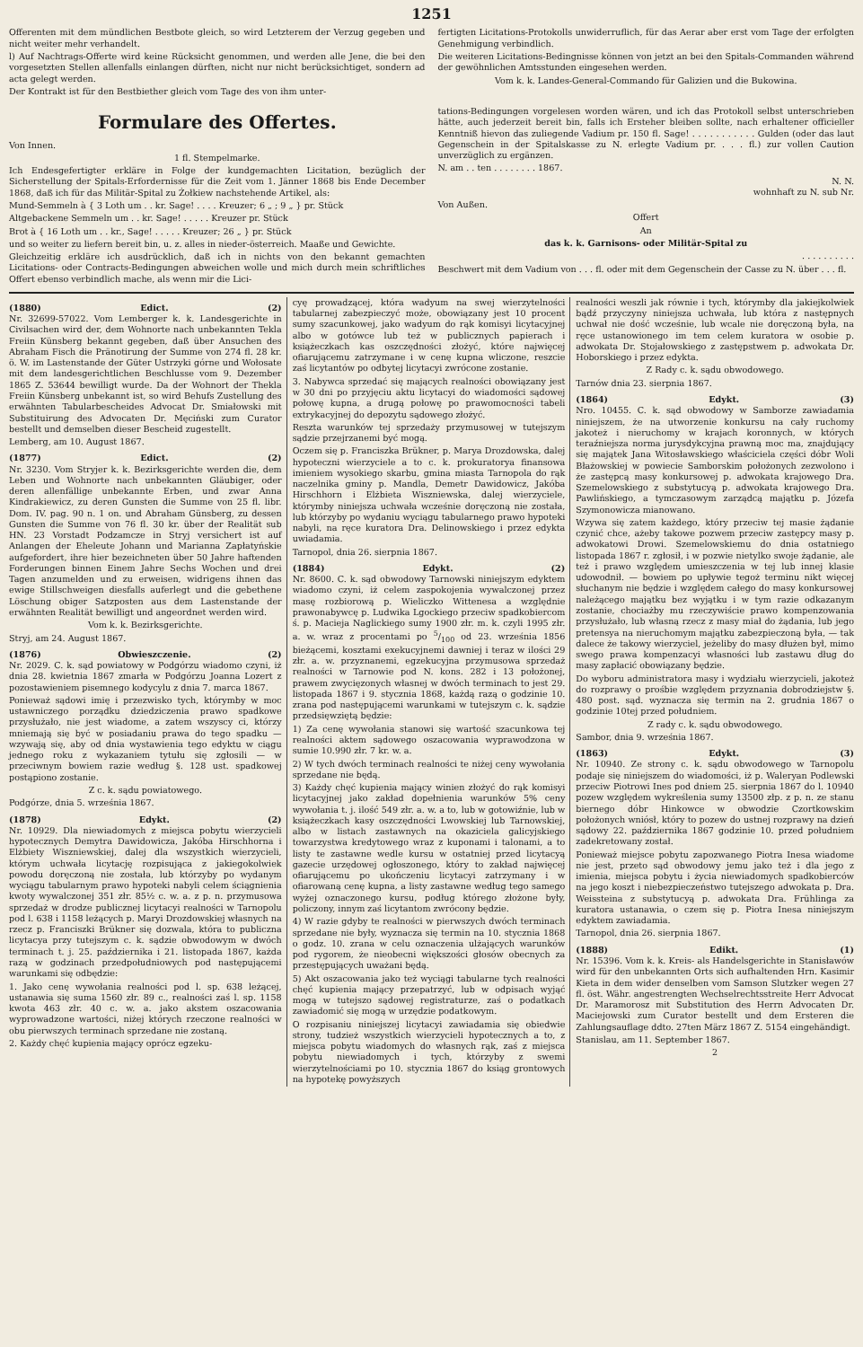1251
Offerenten mit dem mündlichen Bestbote gleich, so wird Letzterem der Verzug gegeben und nicht weiter mehr verhandelt.
l) Auf Nachtrags-Offerte wird keine Rücksicht genommen, und werden alle Jene, die bei den vorgesetzten Stellen allenfalls einlangen dürften, nicht nur nicht berücksichtiget, sondern ad acta gelegt werden.
Der Kontrakt ist für den Bestbiether gleich vom Tage des von ihm unter-
fertigten Licitations-Protokolls unwiderruflich, für das Aerar aber erst vom Tage der erfolgten Genehmigung verbindlich.
Die weiteren Licitations-Bedingnisse können von jetzt an bei den Spitals-Commanden während der gewöhnlichen Amtsstunden eingesehen werden.
Vom k. k. Landes-General-Commando für Galizien und die Bukowina.
Formulare des Offertes.
Von Innen.
1 fl. Stempelmarke.
Ich Endesgefertigter erkläre in Folge der kundgemachten Licitation, bezüglich der Sicherstellung der Spitals-Erfordernisse für die Zeit vom 1. Jänner 1868 bis Ende December 1868, daß ich für das Militär-Spital zu Żołkiew nachstehende Artikel, als:
Mund-Semmeln à { 3 Loth um . . kr. Sage! . . . . Kreuzer; 6 „ ; 9 „ } pr. Stück
Altgebackene Semmeln um . . kr. Sage! . . . . . Kreuzer pr. Stück
Brot à { 16 Loth um . . kr., Sage! . . . . . Kreuzer; 26 „ } pr. Stück
und so weiter zu liefern bereit bin, u. z. alles in nieder-österreich. Maaße und Gewichte.
Gleichzeitig erkläre ich ausdrücklich, daß ich in nichts von den bekannt gemachten Licitations- oder Contracts-Bedingungen abweichen wolle und mich durch mein schriftliches Offert ebenso verbindlich mache, als wenn mir die Lici-
tations-Bedingungen vorgelesen worden wären, und ich das Protokoll selbst unterschrieben hätte, auch jederzeit bereit bin, falls ich Ersteher bleiben sollte, nach erhaltener officieller Kenntniß hievon das zuliegende Vadium pr. 150 fl. Sage! . . . . . . . . . . . Gulden (oder das laut Gegenschein in der Spitalskasse zu N. erlegte Vadium pr. . . . fl.) zur vollen Caution unverzüglich zu ergänzen.
N. am . . ten . . . . . . . . 1867.
N. N.
wohnhaft zu N. sub Nr.
Von Außen.
Offert
An
das k. k. Garnisons- oder Militär-Spital zu
. . . . . . . . . .
Beschwert mit dem Vadium von . . . fl. oder mit dem Gegenschein der Casse zu N. über . . . fl.
(1880) Edict. (2)
Nr. 32699-57022. Vom Lemberger k. k. Landesgerichte in Civilsachen wird der, dem Wohnorte nach unbekannten Tekla Freiin Künsberg bekannt gegeben, daß über Ansuchen des Abraham Fisch die Pränotirung der Summe von 274 fl. 28 kr. ö. W. im Lastenstande der Güter Ustrzyki górne und Wołosate mit dem landesgerichtlichen Beschlusse vom 9. Dezember 1865 Z. 53644 bewilligt wurde. Da der Wohnort der Thekla Freiin Künsberg unbekannt ist, so wird Behufs Zustellung des erwähnten Tabularbescheides Advocat Dr. Smiałowski mit Substituirung des Advocaten Dr. Męciński zum Curator bestellt und demselben dieser Bescheid zugestellt.
Lemberg, am 10. August 1867.
(1877) Edict. (2)
Nr. 3230. Vom Stryjer k. k. Bezirksgerichte werden die, dem Leben und Wohnorte nach unbekannten Gläubiger, oder deren allenfällige unbekannte Erben, und zwar Anna Kindrakiewicz, zu deren Gunsten die Summe von 25 fl. libr. Dom. IV. pag. 90 n. 1 on. und Abraham Günsberg, zu dessen Gunsten die Summe von 76 fl. 30 kr. über der Realität sub HN. 23 Vorstadt Podzamcze in Stryj versichert ist auf Anlangen der Eheleute Johann und Marianna Zapłatyńskie aufgefordert, ihre hier bezeichneten über 50 Jahre haftenden Forderungen binnen Einem Jahre Sechs Wochen und drei Tagen anzumelden und zu erweisen, widrigens ihnen das ewige Stillschweigen diesfalls auferlegt und die gebethene Löschung obiger Satzposten aus dem Lastenstande der erwähnten Realität bewilligt und angeordnet werden wird.
Vom k. k. Bezirksgerichte.
Stryj, am 24. August 1867.
(1876) Obwieszczenie. (2)
Nr. 2029. C. k. sąd powiatowy w Podgórzu wiadomo czyni, iż dnia 28. kwietnia 1867 zmarła w Podgórzu Joanna Lozert z pozostawieniem pisemnego kodycylu z dnia 7. marca 1867.
Ponieważ sądowi imię i przezwisko tych, którymby w moc ustawniczego porządku dziedziczenia prawo spadkowe przysłużało, nie jest wiadome, a zatem wszyscy ci, którzy mniemają się być w posiadaniu prawa do tego spadku — wzywają się, aby od dnia wystawienia tego edyktu w ciągu jednego roku z wykazaniem tytułu się zgłosili — w przeciwnym bowiem razie według §. 128 ust. spadkowej postąpiono zostanie.
Z c. k. sądu powiatowego.
Podgórze, dnia 5. września 1867.
(1878) Edykt. (2)
Nr. 10929. Dla niewiadomych z miejsca pobytu wierzycieli hypotecznych Demytra Dawidowicza, Jakóba Hirschhorna i Elżbiety Wiszniewskiej, dalej dla wszystkich wierzycieli, którym uchwała licytację rozpisująca z jakiegokolwiek powodu doręczoną nie została, lub którzyby po wydanym wyciągu tabularnym prawo hypoteki nabyli celem ściągnienia kwoty wywalczonej 351 złr. 85½ c. w. a. z p. n. przymusowa sprzedaż w drodze publicznej licytacyi realności w Tarnopolu pod l. 638 i 1158 leżących p. Maryi Drozdowskiej własnych na rzecz p. Franciszki Brükner się dozwala, która to publiczna licytacya przy tutejszym c. k. sądzie obwodowym w dwóch terminach t. j. 25. października i 21. listopada 1867, każda razą w godzinach przedpołudniowych pod następującemi warunkami się odbędzie:
1. Jako cenę wywołania realności pod l. sp. 638 leżącej, ustanawia się suma 1560 złr. 89 c., realności zaś l. sp. 1158 kwota 463 złr. 40 c. w. a. jako akstem oszacowania wyprowadzone wartości, niżej których rzeczone realności w obu pierwszych terminach sprzedane nie zostaną.
2. Każdy chęć kupienia mający oprócz egzeku-
cyę prowadzącej, która wadyum na swej wierzytelności tabularnej zabezpieczyć może, obowiązany jest 10 procent sumy szacunkowej, jako wadyum do rąk komisyi licytacyjnej albo w gotówce lub też w publicznych papierach i książeczkach kas oszczędności złożyć, które najwięcej ofiarującemu zatrzymane i w cenę kupna wliczone, reszcie zaś licytantów po odbytej licytacyi zwrócone zostanie.
3. Nabywca sprzedać się mających realności obowiązany jest w 30 dni po przyjęciu aktu licytacyi do wiadomości sądowej połowę kupna, a drugą połowę po prawomocności tabeli extrykacyjnej do depozytu sądowego złożyć.
Reszta warunków tej sprzedaży przymusowej w tutejszym sądzie przejrzanemi być mogą.
Oczem się p. Franciszka Brükner, p. Marya Drozdowska, dalej hypoteczni wierzyciele a to c. k. prokuratorya finansowa imieniem wysokiego skarbu, gmina miasta Tarnopola do rąk naczelnika gminy p. Mandla, Demetr Dawidowicz, Jakóba Hirschhorn i Elżbieta Wiszniewska, dalej wierzyciele, którymby niniejsza uchwała wcześnie doręczoną nie została, lub którzyby po wydaniu wyciągu tabularnego prawo hypoteki nabyli, na ręce kuratora Dra. Delinowskiego i przez edykta uwiadamia.
Tarnopol, dnia 26. sierpnia 1867.
(1884) Edykt. (2)
Nr. 8600. C. k. sąd obwodowy Tarnowski niniejszym edyktem wiadomo czyni, iż celem zaspokojenia wywalczonej przez masę rozbiorową p. Wieliczko Wittenesa a względnie prawonabywcę p. Ludwika Lgockiego przeciw spadkobiercom ś. p. Macieja Naglickiego sumy 1900 złr. m. k. czyli 1995 złr. a. w. wraz z procentami po 5/100 od 23. września 1856 bieżącemi, kosztami exekucyjnemi dawniej i teraz w ilości 29 złr. a. w. przyznanemi, egzekucyjna przymusowa sprzedaż realności w Tarnowie pod N. kons. 282 i 13 położonej, prawem zwycięzonych własnej w dwóch terminach to jest 29. listopada 1867 i 9. stycznia 1868, każdą razą o godzinie 10. zrana pod następującemi warunkami w tutejszym c. k. sądzie przedsięwziętą będzie:
1) Za cenę wywołania stanowi się wartość szacunkowa tej realności aktem sądowego oszacowania wyprawodzona w sumie 10.990 złr. 7 kr. w. a.
2) W tych dwóch terminach realności te niżej ceny wywołania sprzedane nie będą.
3) Każdy chęć kupienia mający winien złożyć do rąk komisyi licytacyjnej jako zakład dopełnienia warunków 5% ceny wywołania t. j. ilość 549 złr. a. w. a to, lub w gotowiźnie, lub w książeczkach kasy oszczędności Lwowskiej lub Tarnowskiej, albo w listach zastawnych na okaziciela galicyjskiego towarzystwa kredytowego wraz z kuponami i talonami, a to listy te zastawne wedle kursu w ostatniej przed licytacyą gazecie urzędowej ogłoszonego, który to zakład najwięcej ofiarującemu po ukończeniu licytacyi zatrzymany i w ofiarowaną cenę kupna, a listy zastawne według tego samego wyżej oznaczonego kursu, podług którego złożone były, policzony, innym zaś licytantom zwrócony będzie.
4) W razie gdyby te realności w pierwszych dwóch terminach sprzedane nie były, wyznacza się termin na 10. stycznia 1868 o godz. 10. zrana w celu oznaczenia ulżających warunków pod rygorem, że nieobecni większości głosów obecnych za przestępujących uważani będą.
5) Akt oszacowania jako też wyciągi tabularne tych realności chęć kupienia mający przepatrzyć, lub w odpisach wyjąć mogą w tutejszo sądowej registraturze, zaś o podatkach zawiadomić się mogą w urzędzie podatkowym.
O rozpisaniu niniejszej licytacyi zawiadamia się obiedwie strony, tudzież wszystkich wierzycieli hypotecznych a to, z miejsca pobytu wiadomych do własnych rąk, zaś z miejsca pobytu niewiadomych i tych, którzyby z swemi wierzytelnościami po 10. stycznia 1867 do ksiąg grontowych na hypotekę powyższych
realności weszli jak równie i tych, którymby dla jakiejkolwiek bądź przyczyny niniejsza uchwała, lub która z następnych uchwał nie dość wcześnie, lub wcale nie doręczoną była, na ręce ustanowionego im tem celem kuratora w osobie p. adwokata Dr. Stojałowskiego z zastępstwem p. adwokata Dr. Hoborskiego i przez edykta.
Z Rady c. k. sądu obwodowego.
Tarnów dnia 23. sierpnia 1867.
(1864) Edykt. (3)
Nro. 10455. C. k. sąd obwodowy w Samborze zawiadamia niniejszem, że na utworzenie konkursu na cały ruchomy jakoteż i nieruchomy w krajach koronnych, w których teraźniejsza norma jurysdykcyjna prawną moc ma, znajdujący się majątek Jana Witosławskiego właściciela części dóbr Woli Błażowskiej w powiecie Samborskim położonych zezwolono i że zastępcą masy konkursowej p. adwokata krajowego Dra. Szemelowskiego z substytucyą p. adwokata krajowego Dra. Pawlińskiego, a tymczasowym zarządcą majątku p. Józefa Szymonowicza mianowano.
Wzywa się zatem każdego, który przeciw tej masie żądanie czynić chce, ażeby takowe pozwem przeciw zastępcy masy p. adwokatowi Drowi. Szemelowskiemu do dnia ostatniego listopada 1867 r. zgłosił, i w pozwie nietylko swoje żądanie, ale też i prawo względem umieszczenia w tej lub innej klasie udowodnił. — bowiem po upływie tegoż terminu nikt więcej słuchanym nie będzie i względem całego do masy konkursowej należącego majątku bez wyjątku i w tym razie odkazanym zostanie, chociażby mu rzeczywiście prawo kompenzowania przysłużało, lub własną rzecz z masy miał do żądania, lub jego pretensya na nieruchomym majątku zabezpieczoną była, — tak dalece że takowy wierzyciel, jeżeliby do masy dłużen był, mimo swego prawa kompenzacyi własności lub zastawu dług do masy zapłacić obowiązany będzie.
Do wyboru administratora masy i wydziału wierzycieli, jakoteż do rozprawy o prośbie względem przyznania dobrodziejstw §. 480 post. sąd. wyznacza się termin na 2. grudnia 1867 o godzinie 10tej przed południem.
Z rady c. k. sądu obwodowego.
Sambor, dnia 9. września 1867.
(1863) Edykt. (3)
Nr. 10940. Ze strony c. k. sądu obwodowego w Tarnopolu podaje się niniejszem do wiadomości, iż p. Waleryan Podlewski przeciw Piotrowi Ines pod dniem 25. sierpnia 1867 do l. 10940 pozew względem wykreślenia sumy 13500 złp. z p. n. ze stanu biernego dóbr Hinkowce w obwodzie Czortkowskim położonych wniósł, który to pozew do ustnej rozprawy na dzień sądowy 22. października 1867 godzinie 10. przed południem zadekretowany został.
Ponieważ miejsce pobytu zapozwanego Piotra Inesa wiadome nie jest, przeto sąd obwodowy jemu jako też i dla jego z imienia, miejsca pobytu i życia niewiadomych spadkobierców na jego koszt i niebezpieczeństwo tutejszego adwokata p. Dra. Weissteina z substytucyą p. adwokata Dra. Frühlinga za kuratora ustanawia, o czem się p. Piotra Inesa niniejszym edyktem zawiadamia.
Tarnopol, dnia 26. sierpnia 1867.
(1888) Edikt. (1)
Nr. 15396. Vom k. k. Kreis- als Handelsgerichte in Stanisławów wird für den unbekannten Orts sich aufhaltenden Hrn. Kasimir Kieta in dem wider denselben vom Samson Slutzker wegen 27 fl. öst. Währ. angestrengten Wechselrechtsstreite Herr Advocat Dr. Maramorosz mit Substitution des Herrn Advocaten Dr. Maciejowski zum Curator bestellt und dem Ersteren die Zahlungsauflage ddto. 27ten März 1867 Z. 5154 eingehändigt.
Stanislau, am 11. September 1867.
2